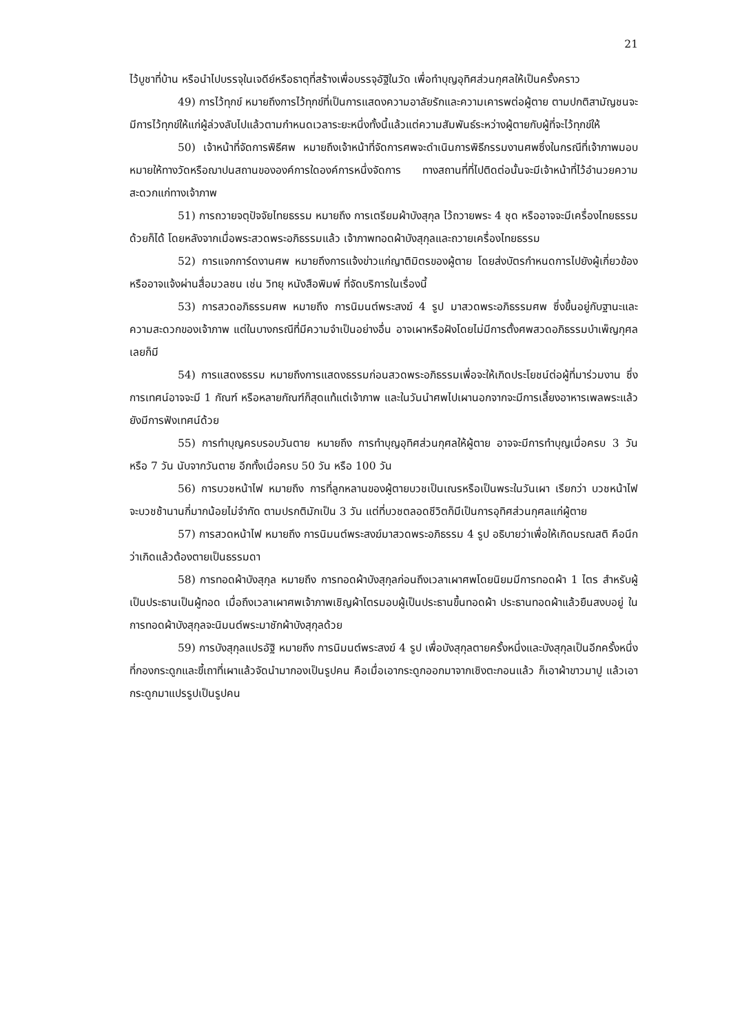21
ไว้บูชาที่บ้าน หรือนำไปบรรจุในเจดีย์หรือธาตุที่สร้างเพื่อบรรจุอัฐิในวัด เพื่อทำบุญอุทิศส่วนกุศลให้เป็นครั้งคราว
49) การไว้ทุกข์ หมายถึงการไว้ทุกข์ที่เป็นการแสดงความอาลัยรักและความเคารพต่อผู้ตาย ตามปกติสามัญชนจะมีการไว้ทุกข์ให้แก่ผู้ล่วงลับไปแล้วตามกำหนดเวลาระยะหนึ่งทั้งนี้แล้วแต่ความสัมพันธ์ระหว่างผู้ตายกับผู้ที่จะไว้ทุกข์ให้
50) เจ้าหน้าที่จัดการพิธีศพ หมายถึงเจ้าหน้าที่จัดการศพจะดำเนินการพิธีกรรมงานศพซึ่งในกรณีที่เจ้าภาพมอบหมายให้ทางวัดหรือฌาปนสถานขององค์การใดองค์การหนึ่งจัดการ ทางสถานที่ที่ไปติดต่อนั้นจะมีเจ้าหน้าที่ไว้อำนวยความสะดวกแก่ทางเจ้าภาพ
51) การถวายจตุปัจจัยไทยธรรม หมายถึง การเตรียมผ้าบังสุกุล ไว้ถวายพระ 4 ชุด หรืออาจจะมีเครื่องไทยธรรมด้วยก็ได้ โดยหลังจากเมื่อพระสวดพระอภิธรรมแล้ว เจ้าภาพทอดผ้าบังสุกุลและถวายเครื่องไทยธรรม
52) การแจกการ์ดงานศพ หมายถึงการแจ้งข่าวแก่ญาติมิตรของผู้ตาย โดยส่งบัตรกำหนดการไปยังผู้เกี่ยวข้องหรืออาจแจ้งผ่านสื่อมวลชน เช่น วิทยุ หนังสือพิมพ์ ที่จัดบริการในเรื่องนี้
53) การสวดอภิธรรมศพ หมายถึง การนิมนต์พระสงฆ์ 4 รูป มาสวดพระอภิธรรมศพ ซึ่งขึ้นอยู่กับฐานะและความสะดวกของเจ้าภาพ แต่ในบางกรณีที่มีความจำเป็นอย่างอื่น อาจเผาหรือฝังโดยไม่มีการตั้งศพสวดอภิธรรมบำเพ็ญกุศลเลยก็มี
54) การแสดงธรรม หมายถึงการแสดงธรรมก่อนสวดพระอภิธรรมเพื่อจะให้เกิดประโยชน์ต่อผู้ที่มาร่วมงาน ซึ่งการเทศน์อาจจะมี 1 กัณฑ์ หรือหลายกัณฑ์ก็สุดแท้แต่เจ้าภาพ และในวันนำศพไปเผานอกจากจะมีการเลี้ยงอาหารเพลพระแล้ว ยังมีการฟังเทศน์ด้วย
55) การทำบุญครบรอบวันตาย หมายถึง การทำบุญอุทิศส่วนกุศลให้ผู้ตาย อาจจะมีการทำบุญเมื่อครบ 3 วัน หรือ 7 วัน นับจากวันตาย อีกทั้งเมื่อครบ 50 วัน หรือ 100 วัน
56) การบวชหน้าไฟ หมายถึง การที่ลูกหลานของผู้ตายบวชเป็นเณรหรือเป็นพระในวันเผา เรียกว่า บวชหน้าไฟ จะบวชช้านานกี่มากน้อยไม่จำกัด ตามปรกติมักเป็น 3 วัน แต่ที่บวชตลอดชีวิตก็มีเป็นการอุทิศส่วนกุศลแก่ผู้ตาย
57) การสวดหน้าไฟ หมายถึง การนิมนต์พระสงฆ์มาสวดพระอภิธรรม 4 รูป อธิบายว่าเพื่อให้เกิดมรณสติ คือนึกว่าเกิดแล้วต้องตายเป็นธรรมดา
58) การทอดผ้าบังสุกุล หมายถึง การทอดผ้าบังสุกุลก่อนถึงเวลาเผาศพโดยนิยมมีการทอดผ้า 1 ไตร สำหรับผู้เป็นประธานเป็นผู้ทอด เมื่อถึงเวลาเผาศพเจ้าภาพเชิญผ้าไตรมอบผู้เป็นประธานขึ้นทอดผ้า ประธานทอดผ้าแล้วยืนสงบอยู่ ในการทอดผ้าบังสุกุลจะนิมนต์พระมาชักผ้าบังสุกุลด้วย
59) การบังสุกุลแปรอัฐิ หมายถึง การนิมนต์พระสงฆ์ 4 รูป เพื่อบังสุกุลตายครั้งหนึ่งและบังสุกุลเป็นอีกครั้งหนึ่ง ที่กองกระดูกและขี้เถาที่เผาแล้วจัดนำมากองเป็นรูปคน คือเมื่อเอากระดูกออกมาจากเชิงตะกอนแล้ว ก็เอาผ้าขาวมาปู แล้วเอากระดูกมาแปรรูปเป็นรูปคน